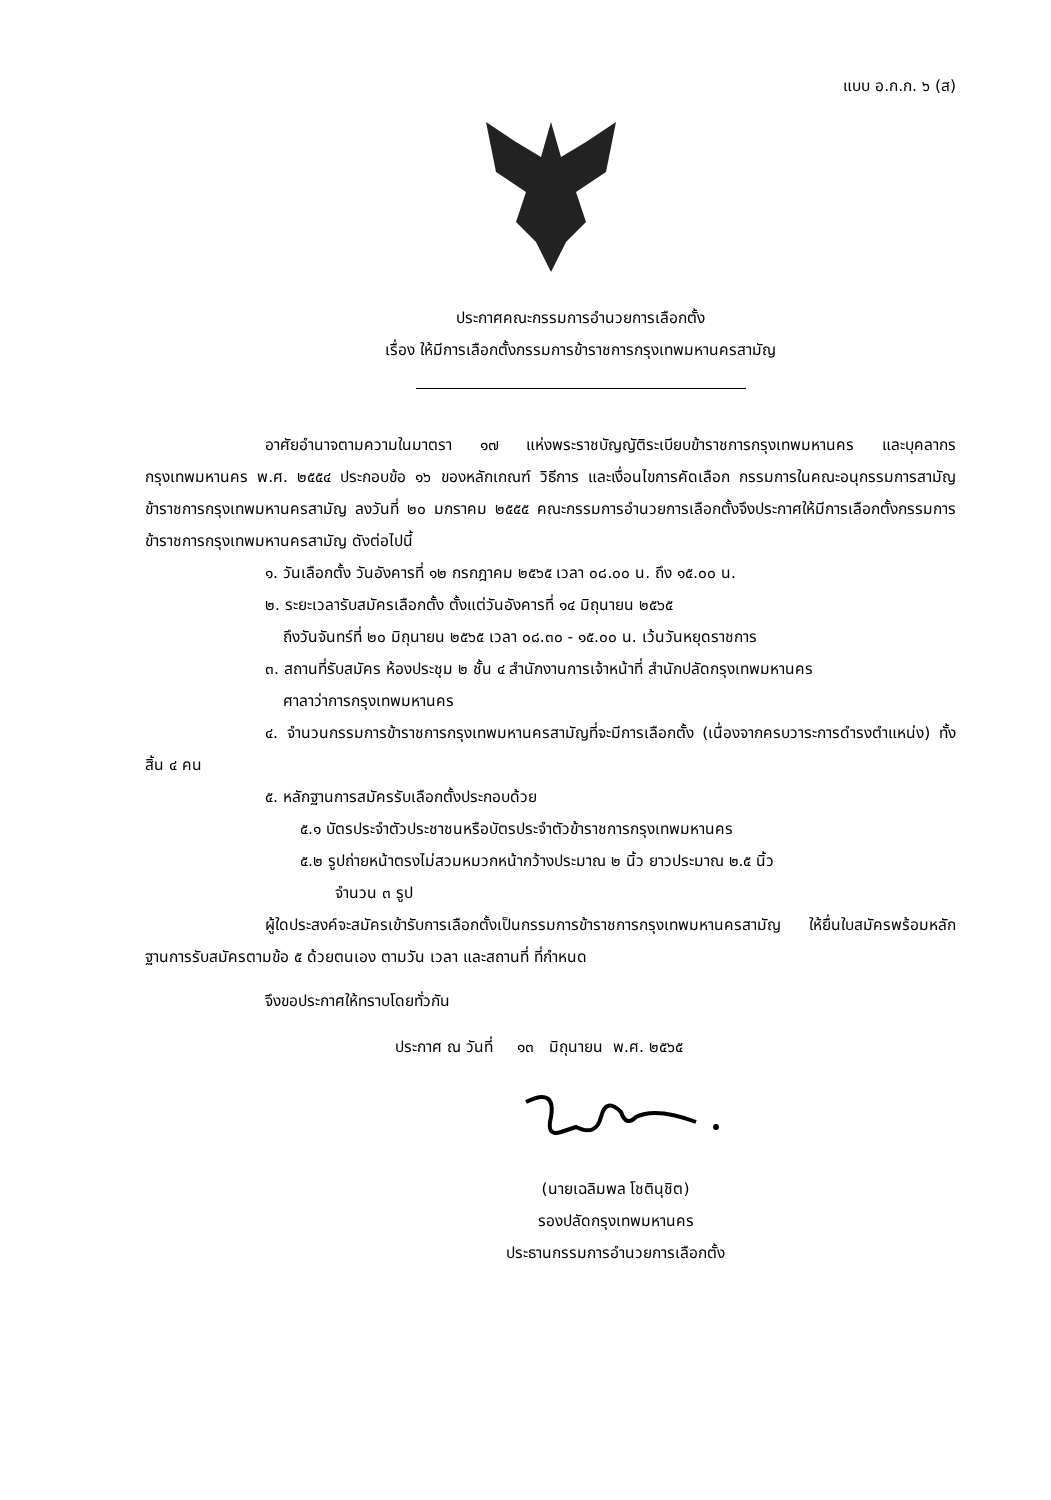แบบ อ.ก.ก. ๖ (ส)
ประกาศคณะกรรมการอำนวยการเลือกตั้ง
เรื่อง ให้มีการเลือกตั้งกรรมการข้าราชการกรุงเทพมหานครสามัญ
อาศัยอำนาจตามความในมาตรา ๑๗ แห่งพระราชบัญญัติระเบียบข้าราชการกรุงเทพมหานคร และบุคลากรกรุงเทพมหานคร พ.ศ. ๒๕๕๔ ประกอบข้อ ๑๖ ของหลักเกณฑ์ วิธีการ และเงื่อนไขการคัดเลือก กรรมการในคณะอนุกรรมการสามัญข้าราชการกรุงเทพมหานครสามัญ ลงวันที่ ๒๐ มกราคม ๒๕๕๕ คณะกรรมการอำนวยการเลือกตั้งจึงประกาศให้มีการเลือกตั้งกรรมการข้าราชการกรุงเทพมหานครสามัญ ดังต่อไปนี้
๑. วันเลือกตั้ง วันอังคารที่ ๑๒ กรกฎาคม ๒๕๖๕ เวลา ๐๘.๐๐ น. ถึง ๑๕.๐๐ น.
๒. ระยะเวลารับสมัครเลือกตั้ง ตั้งแต่วันอังคารที่ ๑๔ มิถุนายน ๒๕๖๕
ถึงวันจันทร์ที่ ๒๐ มิถุนายน ๒๕๖๕ เวลา ๐๘.๓๐ - ๑๕.๐๐ น. เว้นวันหยุดราชการ
๓. สถานที่รับสมัคร ห้องประชุม ๒ ชั้น ๔ สำนักงานการเจ้าหน้าที่ สำนักปลัดกรุงเทพมหานคร
ศาลาว่าการกรุงเทพมหานคร
๔. จำนวนกรรมการข้าราชการกรุงเทพมหานครสามัญที่จะมีการเลือกตั้ง (เนื่องจากครบวาระการดำรงตำแหน่ง) ทั้งสิ้น ๔ คน
๕. หลักฐานการสมัครรับเลือกตั้งประกอบด้วย
๕.๑ บัตรประจำตัวประชาชนหรือบัตรประจำตัวข้าราชการกรุงเทพมหานคร
๕.๒ รูปถ่ายหน้าตรงไม่สวมหมวกหน้ากว้างประมาณ ๒ นิ้ว ยาวประมาณ ๒.๕ นิ้ว
จำนวน ๓ รูป
ผู้ใดประสงค์จะสมัครเข้ารับการเลือกตั้งเป็นกรรมการข้าราชการกรุงเทพมหานครสามัญ ให้ยื่นใบสมัครพร้อมหลักฐานการรับสมัครตามข้อ ๕ ด้วยตนเอง ตามวัน เวลา และสถานที่ ที่กำหนด
จึงขอประกาศให้ทราบโดยทั่วกัน
ประกาศ ณ วันที่ ๑๓ มิถุนายน พ.ศ. ๒๕๖๕
(นายเฉลิมพล โชตินุชิต)
รองปลัดกรุงเทพมหานคร
ประธานกรรมการอำนวยการเลือกตั้ง